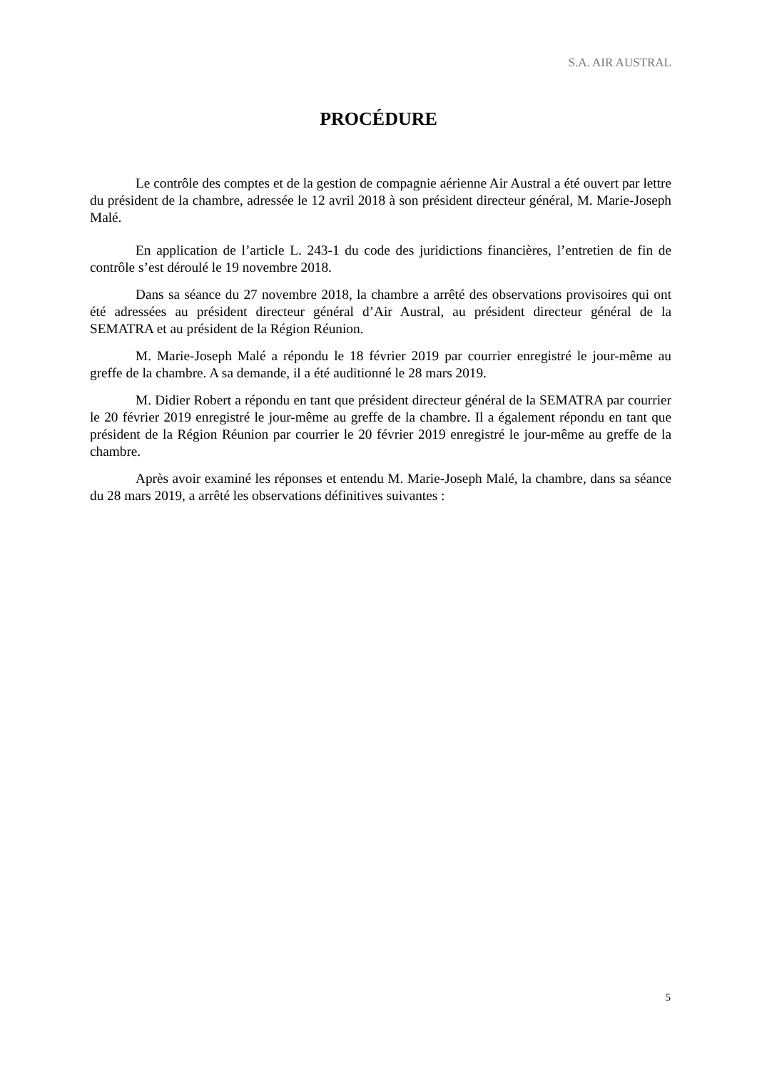S.A. AIR AUSTRAL
PROCÉDURE
Le contrôle des comptes et de la gestion de compagnie aérienne Air Austral a été ouvert par lettre du président de la chambre, adressée le 12 avril 2018 à son président directeur général, M. Marie-Joseph Malé.
En application de l’article L. 243-1 du code des juridictions financières, l’entretien de fin de contrôle s’est déroulé le 19 novembre 2018.
Dans sa séance du 27 novembre 2018, la chambre a arrêté des observations provisoires qui ont été adressées au président directeur général d’Air Austral, au président directeur général de la SEMATRA et au président de la Région Réunion.
M. Marie-Joseph Malé a répondu le 18 février 2019 par courrier enregistré le jour-même au greffe de la chambre. A sa demande, il a été auditionné le 28 mars 2019.
M. Didier Robert a répondu en tant que président directeur général de la SEMATRA par courrier le 20 février 2019 enregistré le jour-même au greffe de la chambre. Il a également répondu en tant que président de la Région Réunion par courrier le 20 février 2019 enregistré le jour-même au greffe de la chambre.
Après avoir examiné les réponses et entendu M. Marie-Joseph Malé, la chambre, dans sa séance du 28 mars 2019, a arrêté les observations définitives suivantes :
5